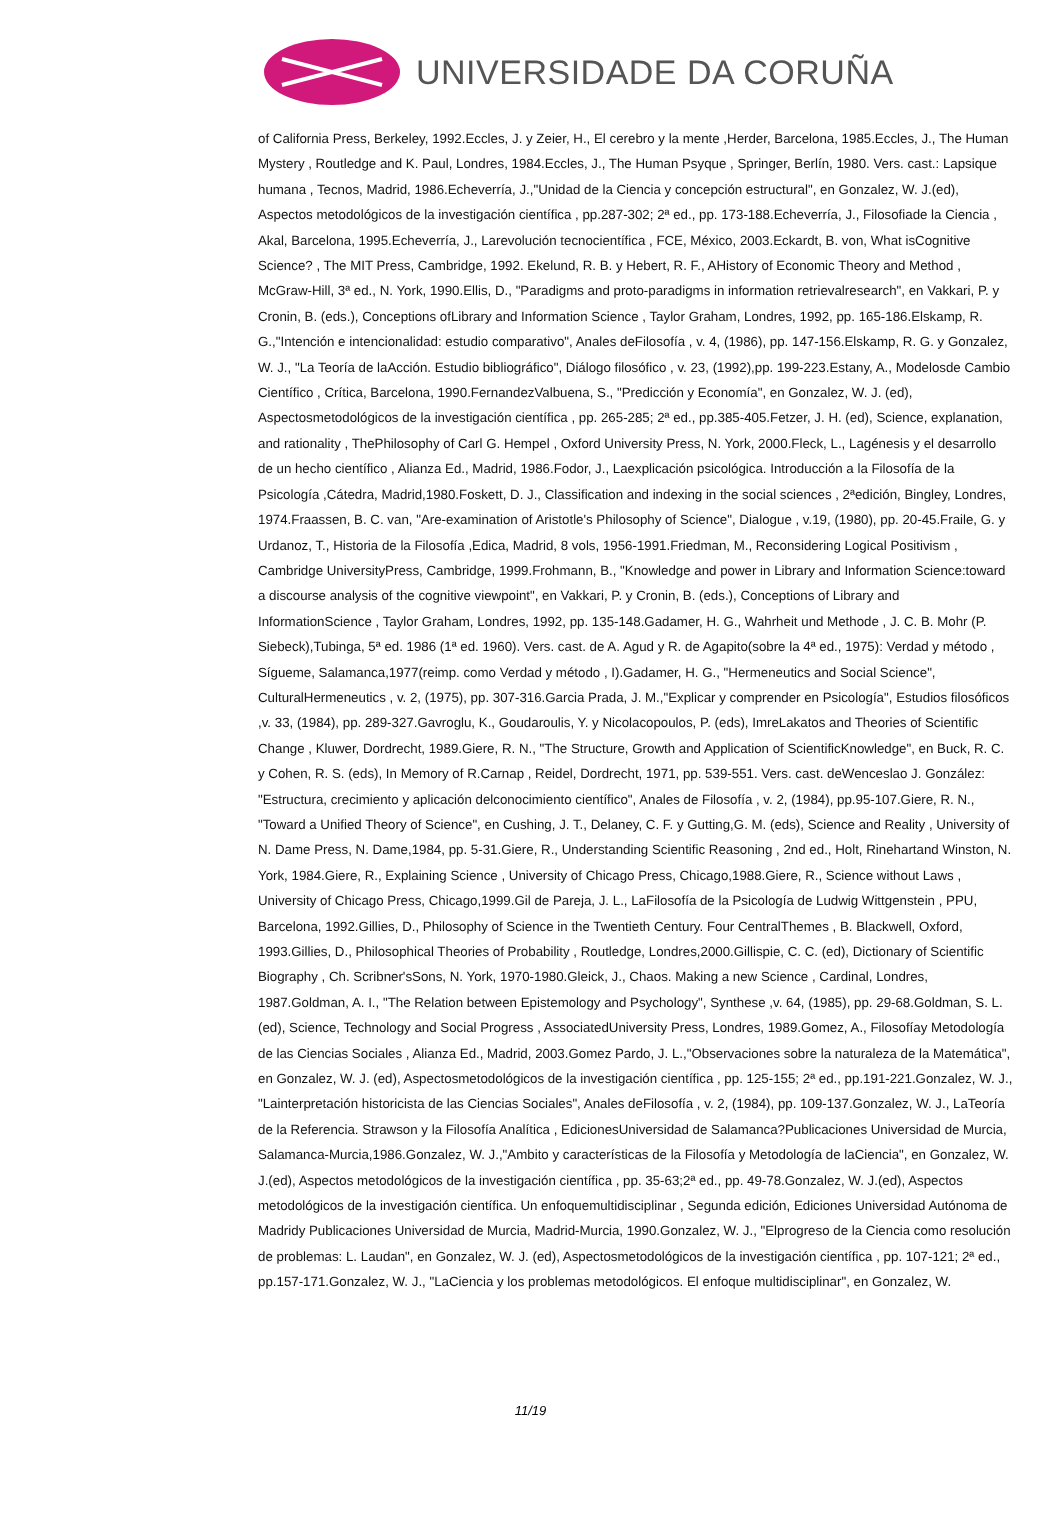UNIVERSIDADE DA CORUÑA
of California Press, Berkeley, 1992.Eccles, J. y Zeier, H., El cerebro y la mente ,Herder, Barcelona, 1985.Eccles, J., The Human Mystery , Routledge and K. Paul, Londres, 1984.Eccles, J., The Human Psyque , Springer, Berlín, 1980. Vers. cast.: Lapsique humana , Tecnos, Madrid, 1986.Echeverría, J.,"Unidad de la Ciencia y concepción estructural", en Gonzalez, W. J.(ed), Aspectos metodológicos de la investigación científica , pp.287-302; 2ª ed., pp. 173-188.Echeverría, J., Filosofiade la Ciencia , Akal, Barcelona, 1995.Echeverría, J., Larevolución tecnocientífica , FCE, México, 2003.Eckardt, B. von, What isCognitive Science? , The MIT Press, Cambridge, 1992. Ekelund, R. B. y Hebert, R. F., AHistory of Economic Theory and Method , McGraw-Hill, 3ª ed., N. York, 1990.Ellis, D., "Paradigms and proto-paradigms in information retrievalresearch", en Vakkari, P. y Cronin, B. (eds.), Conceptions ofLibrary and Information Science , Taylor Graham, Londres, 1992, pp. 165-186.Elskamp, R. G.,"Intención e intencionalidad: estudio comparativo", Anales deFilosofía , v. 4, (1986), pp. 147-156.Elskamp, R. G. y Gonzalez, W. J., "La Teoría de laAcción. Estudio bibliográfico", Diálogo filosófico , v. 23, (1992),pp. 199-223.Estany, A., Modelosde Cambio Científico , Crítica, Barcelona, 1990.FernandezValbuena, S., "Predicción y Economía", en Gonzalez, W. J. (ed), Aspectosmetodológicos de la investigación científica , pp. 265-285; 2ª ed., pp.385-405.Fetzer, J. H. (ed), Science, explanation, and rationality , ThePhilosophy of Carl G. Hempel , Oxford University Press, N. York, 2000.Fleck, L., Lagénesis y el desarrollo de un hecho científico , Alianza Ed., Madrid, 1986.Fodor, J., Laexplicación psicológica. Introducción a la Filosofía de la Psicología ,Cátedra, Madrid,1980.Foskett, D. J., Classification and indexing in the social sciences , 2ªedición, Bingley, Londres, 1974.Fraassen, B. C. van, "Are-examination of Aristotle's Philosophy of Science", Dialogue , v.19, (1980), pp. 20-45.Fraile, G. y Urdanoz, T., Historia de la Filosofía ,Edica, Madrid, 8 vols, 1956-1991.Friedman, M., Reconsidering Logical Positivism , Cambridge UniversityPress, Cambridge, 1999.Frohmann, B., "Knowledge and power in Library and Information Science:toward a discourse analysis of the cognitive viewpoint", en Vakkari, P. y Cronin, B. (eds.), Conceptions of Library and InformationScience , Taylor Graham, Londres, 1992, pp. 135-148.Gadamer, H. G., Wahrheit und Methode , J. C. B. Mohr (P. Siebeck),Tubinga, 5ª ed. 1986 (1ª ed. 1960). Vers. cast. de A. Agud y R. de Agapito(sobre la 4ª ed., 1975): Verdad y método , Sígueme, Salamanca,1977(reimp. como Verdad y método , I).Gadamer, H. G., "Hermeneutics and Social Science", CulturalHermeneutics , v. 2, (1975), pp. 307-316.Garcia Prada, J. M.,"Explicar y comprender en Psicología", Estudios filosóficos ,v. 33, (1984), pp. 289-327.Gavroglu, K., Goudaroulis, Y. y Nicolacopoulos, P. (eds), ImreLakatos and Theories of Scientific Change , Kluwer, Dordrecht, 1989.Giere, R. N., "The Structure, Growth and Application of ScientificKnowledge", en Buck, R. C. y Cohen, R. S. (eds), In Memory of R.Carnap , Reidel, Dordrecht, 1971, pp. 539-551. Vers. cast. deWenceslao J. González: "Estructura, crecimiento y aplicación delconocimiento científico", Anales de Filosofía , v. 2, (1984), pp.95-107.Giere, R. N., "Toward a Unified Theory of Science", en Cushing, J. T., Delaney, C. F. y Gutting,G. M. (eds), Science and Reality , University of N. Dame Press, N. Dame,1984, pp. 5-31.Giere, R., Understanding Scientific Reasoning , 2nd ed., Holt, Rinehartand Winston, N. York, 1984.Giere, R., Explaining Science , University of Chicago Press, Chicago,1988.Giere, R., Science without Laws , University of Chicago Press, Chicago,1999.Gil de Pareja, J. L., LaFilosofía de la Psicología de Ludwig Wittgenstein , PPU, Barcelona, 1992.Gillies, D., Philosophy of Science in the Twentieth Century. Four CentralThemes , B. Blackwell, Oxford, 1993.Gillies, D., Philosophical Theories of Probability , Routledge, Londres,2000.Gillispie, C. C. (ed), Dictionary of Scientific Biography , Ch. Scribner'sSons, N. York, 1970-1980.Gleick, J., Chaos. Making a new Science , Cardinal, Londres, 1987.Goldman, A. I., "The Relation between Epistemology and Psychology", Synthese ,v. 64, (1985), pp. 29-68.Goldman, S. L. (ed), Science, Technology and Social Progress , AssociatedUniversity Press, Londres, 1989.Gomez, A., Filosofíay Metodología de las Ciencias Sociales , Alianza Ed., Madrid, 2003.Gomez Pardo, J. L.,"Observaciones sobre la naturaleza de la Matemática", en Gonzalez, W. J. (ed), Aspectosmetodológicos de la investigación científica , pp. 125-155; 2ª ed., pp.191-221.Gonzalez, W. J., "Lainterpretación historicista de las Ciencias Sociales", Anales deFilosofía , v. 2, (1984), pp. 109-137.Gonzalez, W. J., LaTeoría de la Referencia. Strawson y la Filosofía Analítica , EdicionesUniversidad de Salamanca?Publicaciones Universidad de Murcia, Salamanca-Murcia,1986.Gonzalez, W. J.,"Ambito y características de la Filosofía y Metodología de laCiencia", en Gonzalez, W. J.(ed), Aspectos metodológicos de la investigación científica , pp. 35-63;2ª ed., pp. 49-78.Gonzalez, W. J.(ed), Aspectos metodológicos de la investigación científica. Un enfoquemultidisciplinar , Segunda edición, Ediciones Universidad Autónoma de Madridy Publicaciones Universidad de Murcia, Madrid-Murcia, 1990.Gonzalez, W. J., "Elprogreso de la Ciencia como resolución de problemas: L. Laudan", en Gonzalez, W. J. (ed), Aspectosmetodológicos de la investigación científica , pp. 107-121; 2ª ed., pp.157-171.Gonzalez, W. J., "LaCiencia y los problemas metodológicos. El enfoque multidisciplinar", en Gonzalez, W.
11/19